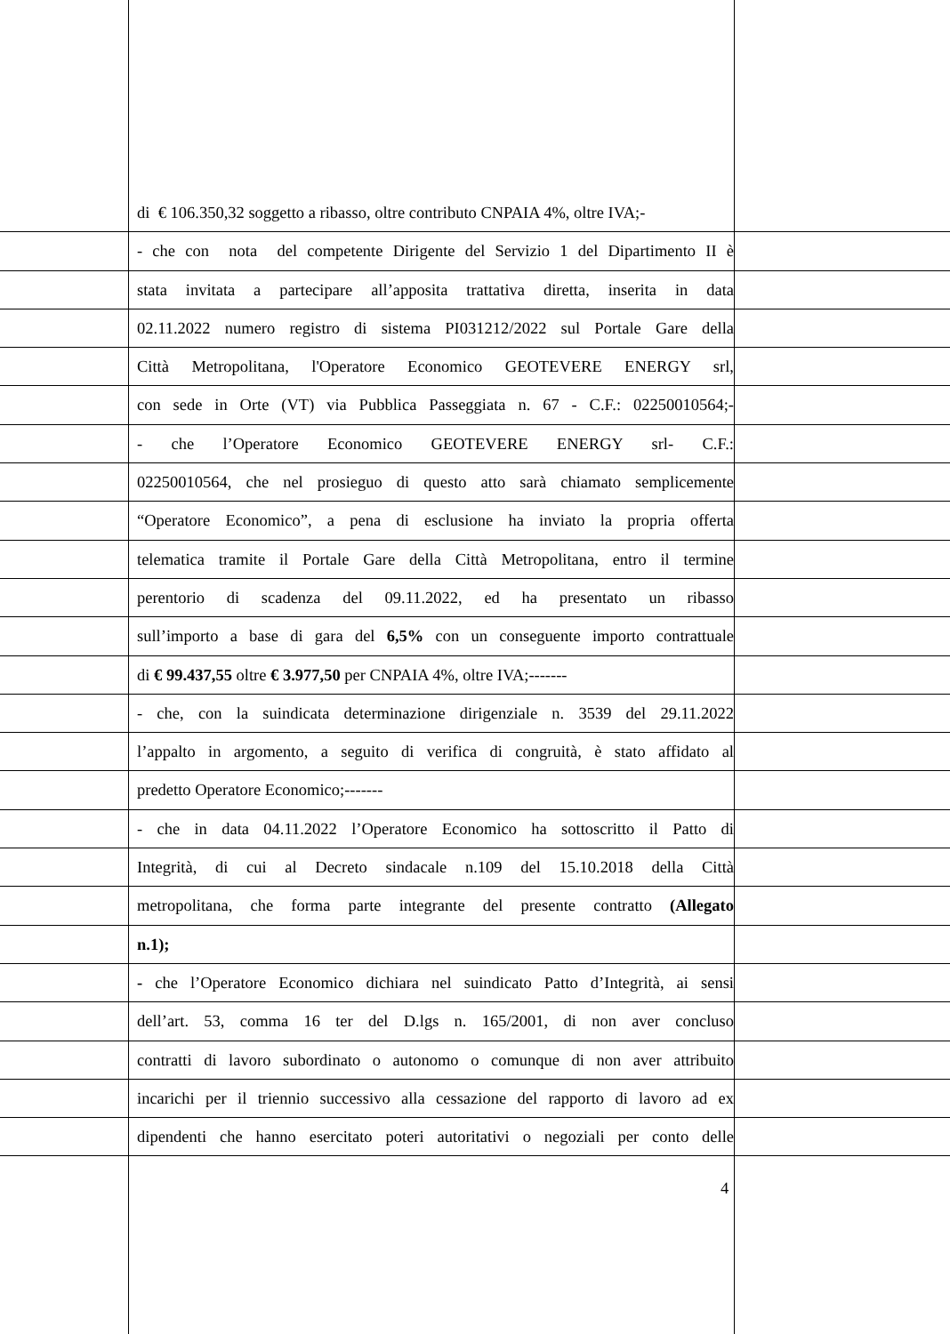di € 106.350,32 soggetto a ribasso, oltre contributo CNPAIA 4%, oltre IVA;-
- che con nota del competente Dirigente del Servizio 1 del Dipartimento II è
stata invitata a partecipare all’apposita trattativa diretta, inserita in data
02.11.2022 numero registro di sistema PI031212/2022 sul Portale Gare della
Città Metropolitana, l'Operatore Economico GEOTEVERE ENERGY srl,
con sede in Orte (VT) via Pubblica Passeggiata n. 67 - C.F.: 02250010564;-
- che l’Operatore Economico GEOTEVERE ENERGY srl- C.F.:
02250010564, che nel prosieguo di questo atto sarà chiamato semplicemente
“Operatore Economico”, a pena di esclusione ha inviato la propria offerta
telematica tramite il Portale Gare della Città Metropolitana, entro il termine
perentorio di scadenza del 09.11.2022, ed ha presentato un ribasso
sull’importo a base di gara del 6,5% con un conseguente importo contrattuale
di € 99.437,55 oltre € 3.977,50 per CNPAIA 4%, oltre IVA;-------
- che, con la suindicata determinazione dirigenziale n. 3539 del 29.11.2022
l’appalto in argomento, a seguito di verifica di congruità, è stato affidato al
predetto Operatore Economico;-------
- che in data 04.11.2022 l’Operatore Economico ha sottoscritto il Patto di
Integrità, di cui al Decreto sindacale n.109 del 15.10.2018 della Città
metropolitana, che forma parte integrante del presente contratto (Allegato
n.1);
- che l’Operatore Economico dichiara nel suindicato Patto d’Integrità, ai sensi
dell’art. 53, comma 16 ter del D.lgs n. 165/2001, di non aver concluso
contratti di lavoro subordinato o autonomo o comunque di non aver attribuito
incarichi per il triennio successivo alla cessazione del rapporto di lavoro ad ex
dipendenti che hanno esercitato poteri autoritativi o negoziali per conto delle
4